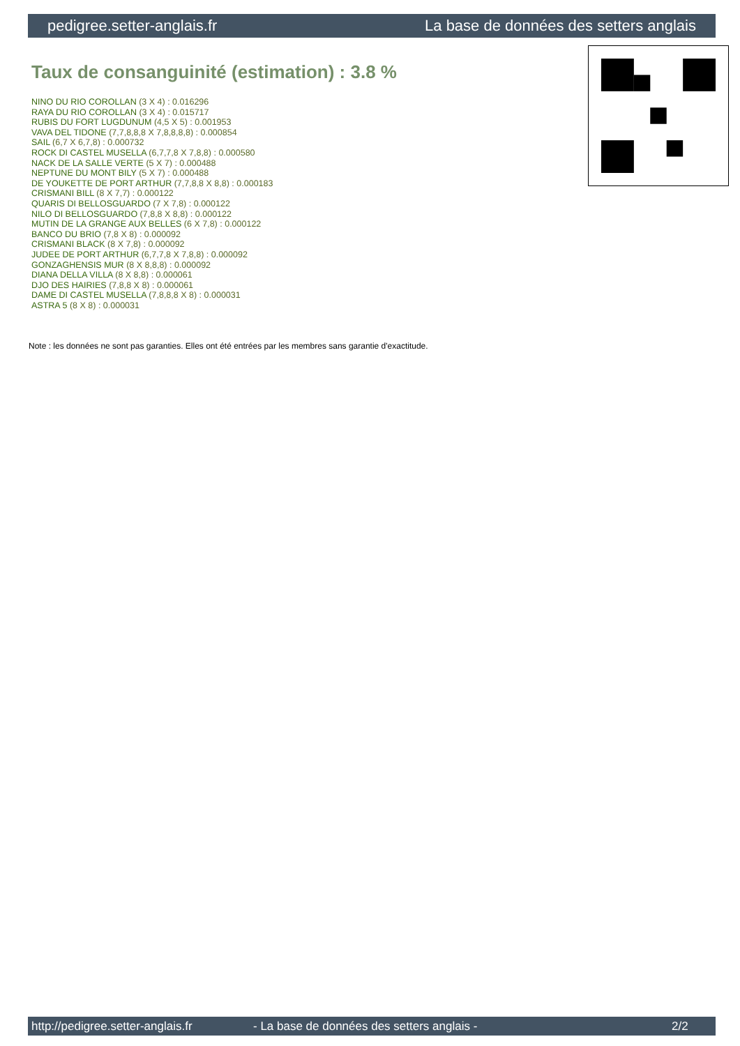pedigree.setter-anglais.fr La base de données des setters anglais
Taux de consanguinité (estimation) : 3.8 %
NINO DU RIO COROLLAN (3 X 4) : 0.016296
RAYA DU RIO COROLLAN (3 X 4) : 0.015717
RUBIS DU FORT LUGDUNUM (4,5 X 5) : 0.001953
VAVA DEL TIDONE (7,7,8,8,8 X 7,8,8,8,8) : 0.000854
SAIL (6,7 X 6,7,8) : 0.000732
ROCK DI CASTEL MUSELLA (6,7,7,8 X 7,8,8) : 0.000580
NACK DE LA SALLE VERTE (5 X 7) : 0.000488
NEPTUNE DU MONT BILY (5 X 7) : 0.000488
DE YOUKETTE DE PORT ARTHUR (7,7,8,8 X 8,8) : 0.000183
CRISMANI BILL (8 X 7,7) : 0.000122
QUARIS DI BELLOSGUARDO (7 X 7,8) : 0.000122
NILO DI BELLOSGUARDO (7,8,8 X 8,8) : 0.000122
MUTIN DE LA GRANGE AUX BELLES (6 X 7,8) : 0.000122
BANCO DU BRIO (7,8 X 8) : 0.000092
CRISMANI BLACK (8 X 7,8) : 0.000092
JUDEE DE PORT ARTHUR (6,7,7,8 X 7,8,8) : 0.000092
GONZAGHENSIS MUR (8 X 8,8,8) : 0.000092
DIANA DELLA VILLA (8 X 8,8) : 0.000061
DJO DES HAIRIES (7,8,8 X 8) : 0.000061
DAME DI CASTEL MUSELLA (7,8,8,8 X 8) : 0.000031
ASTRA 5 (8 X 8) : 0.000031
Note : les données ne sont pas garanties. Elles ont été entrées par les membres sans garantie d'exactitude.
http://pedigree.setter-anglais.fr - La base de données des setters anglais - 2/2